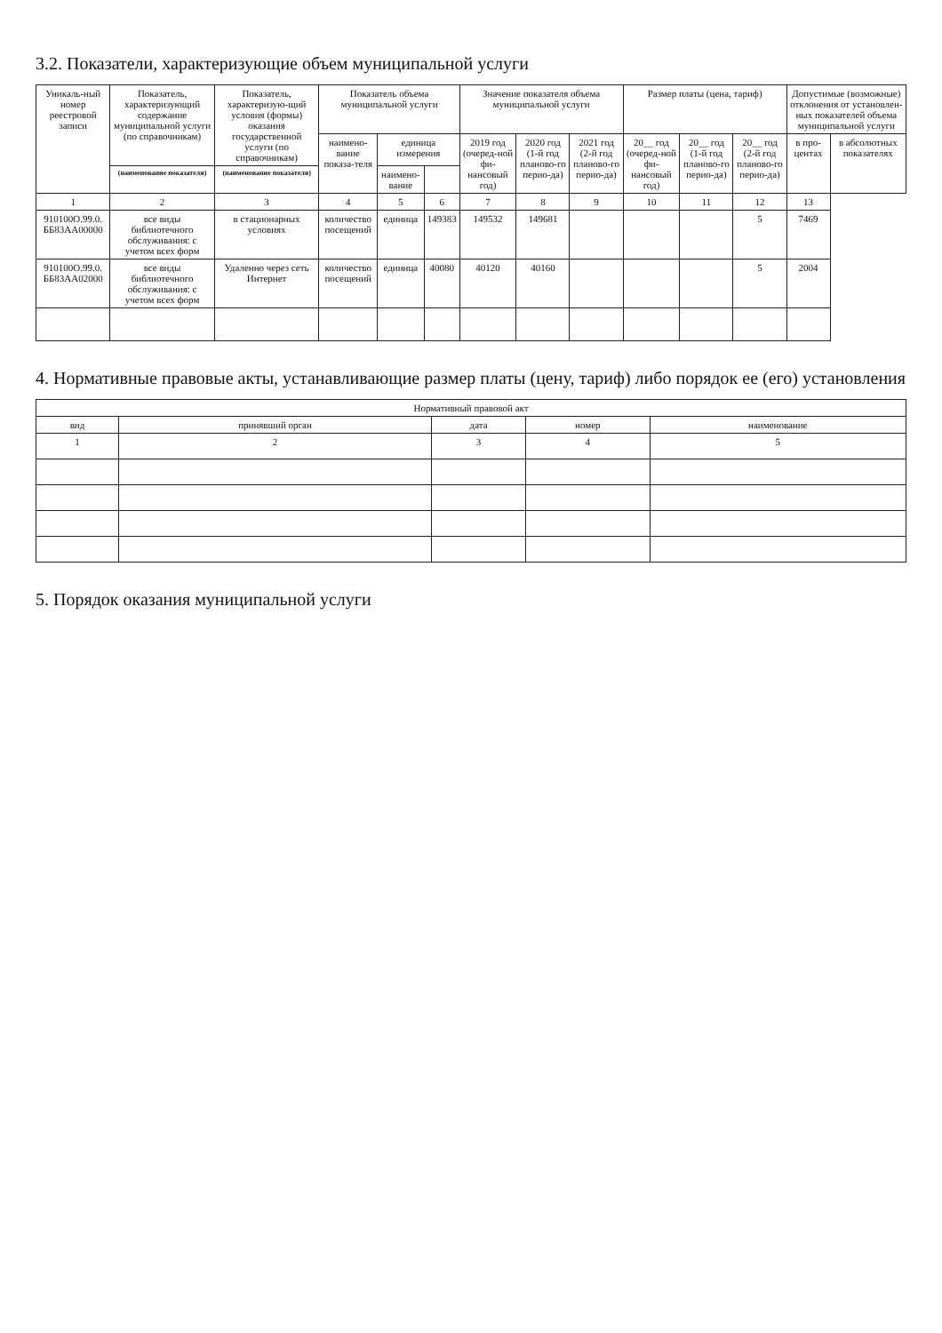3.2. Показатели, характеризующие объем муниципальной услуги
| Уникаль-ный номер реестровой записи | Показатель, характеризующий содержание муниципальной услуги (по справочникам) | Показатель, характеризую-щий условия (формы) оказания государственной услуги (по справочникам) | Показатель объема муниципальной услуги | | | Значение показателя объема муниципальной услуги | | | Размер платы (цена, тариф) | | | Допустимые (возможные) отклонения от установлен-ных показателей объема муниципальной услуги | |
| --- | --- | --- | --- | --- | --- | --- | --- | --- | --- | --- | --- | --- | --- |
| | | | наимено-вание показа-теля | единица измерения | | 2019 год (очеред-ной фи-нансовый год) | 2020 год (1-й год планово-го перио-да) | 2021 год (2-й год планово-го перио-да) | 20__ год (очеред-ной фи-нансовый год) | 20__ год (1-й год планово-го перио-да) | 20__ год (2-й год планово-го перио-да) | в про-центах | в абсолютных показателях |
| | (наименование показателя) | (наименование показателя) | | наимено-вание | | | | | | | | | |
| 1 | 2 | 3 | 4 | 5 | 6 | 7 | 8 | 9 | 10 | 11 | 12 | 13 | |
| 910100О.99.0. ББ83АА00000 | все виды библиотечного обслуживания: с учетом всех форм | в стационарных условиях | количество посещений | единица | 149383 | 149532 | 149681 | | | | 5 | 7469 | |
| 910100О.99.0. ББ83АА02000 | все виды библиотечного обслуживания: с учетом всех форм | Удаленно через сеть Интернет | количество посещений | единица | 40080 | 40120 | 40160 | | | | 5 | 2004 | |
4. Нормативные правовые акты, устанавливающие размер платы (цену, тариф) либо порядок ее (его) установления
| Нормативный правовой акт | | | | |
| --- | --- | --- | --- | --- |
| вид | принявший орган | дата | номер | наименование |
| 1 | 2 | 3 | 4 | 5 |
5. Порядок оказания муниципальной услуги